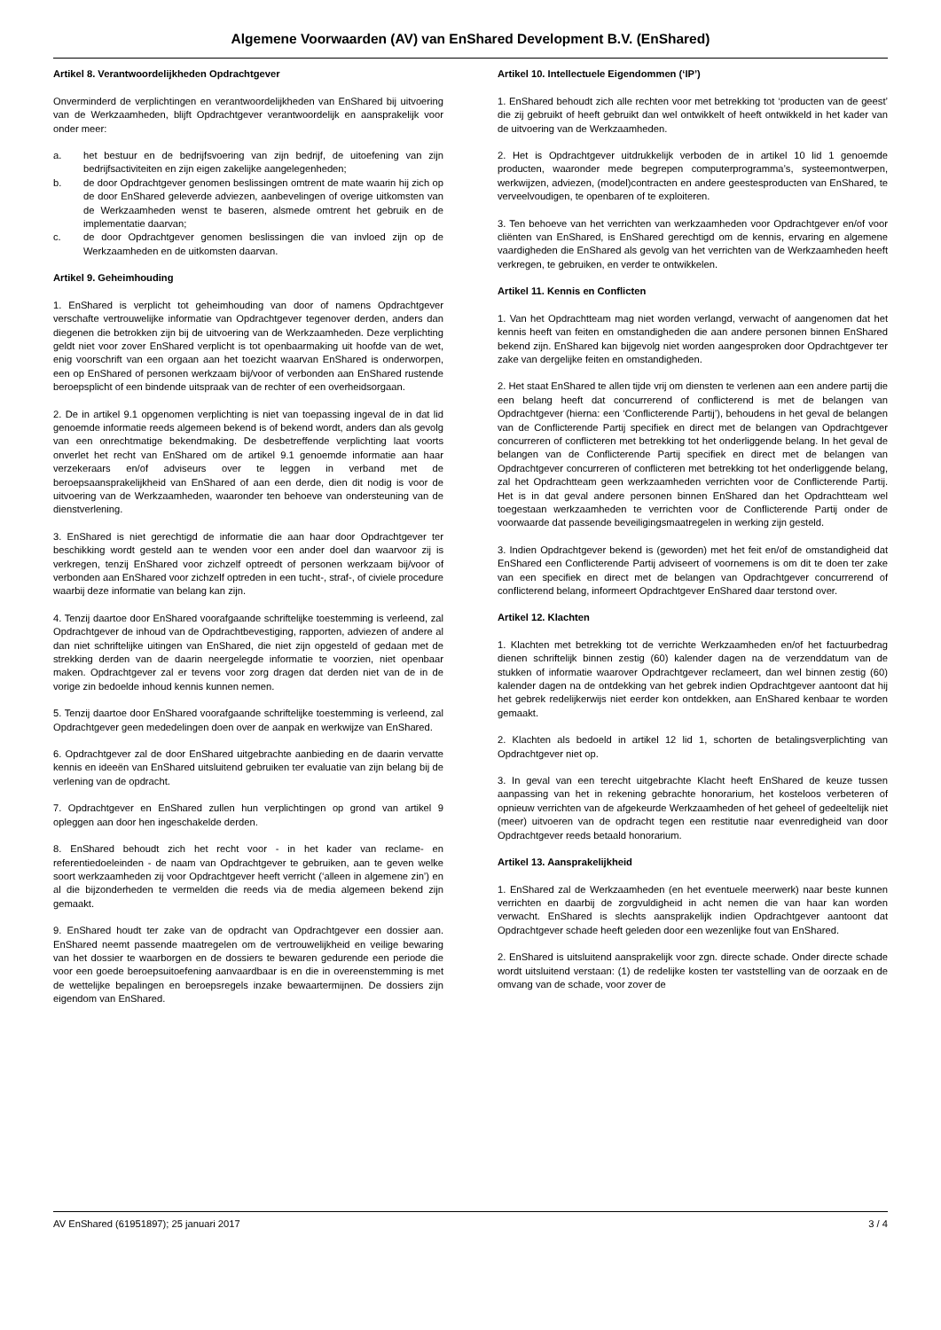Algemene Voorwaarden (AV) van EnShared Development B.V. (EnShared)
Artikel 8. Verantwoordelijkheden Opdrachtgever
Onverminderd de verplichtingen en verantwoordelijkheden van EnShared bij uitvoering van de Werkzaamheden, blijft Opdrachtgever verantwoordelijk en aansprakelijk voor onder meer:
a. het bestuur en de bedrijfsvoering van zijn bedrijf, de uitoefening van zijn bedrijfsactiviteiten en zijn eigen zakelijke aangelegenheden;
b. de door Opdrachtgever genomen beslissingen omtrent de mate waarin hij zich op de door EnShared geleverde adviezen, aanbevelingen of overige uitkomsten van de Werkzaamheden wenst te baseren, alsmede omtrent het gebruik en de implementatie daarvan;
c. de door Opdrachtgever genomen beslissingen die van invloed zijn op de Werkzaamheden en de uitkomsten daarvan.
Artikel 9. Geheimhouding
1. EnShared is verplicht tot geheimhouding van door of namens Opdrachtgever verschafte vertrouwelijke informatie van Opdrachtgever tegenover derden, anders dan diegenen die betrokken zijn bij de uitvoering van de Werkzaamheden. Deze verplichting geldt niet voor zover EnShared verplicht is tot openbaarmaking uit hoofde van de wet, enig voorschrift van een orgaan aan het toezicht waarvan EnShared is onderworpen, een op EnShared of personen werkzaam bij/voor of verbonden aan EnShared rustende beroepsplicht of een bindende uitspraak van de rechter of een overheidsorgaan.
2. De in artikel 9.1 opgenomen verplichting is niet van toepassing ingeval de in dat lid genoemde informatie reeds algemeen bekend is of bekend wordt, anders dan als gevolg van een onrechtmatige bekendmaking. De desbetreffende verplichting laat voorts onverlet het recht van EnShared om de artikel 9.1 genoemde informatie aan haar verzekeraars en/of adviseurs over te leggen in verband met de beroepsaansprakelijkheid van EnShared of aan een derde, dien dit nodig is voor de uitvoering van de Werkzaamheden, waaronder ten behoeve van ondersteuning van de dienstverlening.
3. EnShared is niet gerechtigd de informatie die aan haar door Opdrachtgever ter beschikking wordt gesteld aan te wenden voor een ander doel dan waarvoor zij is verkregen, tenzij EnShared voor zichzelf optreedt of personen werkzaam bij/voor of verbonden aan EnShared voor zichzelf optreden in een tucht-, straf-, of civiele procedure waarbij deze informatie van belang kan zijn.
4. Tenzij daartoe door EnShared voorafgaande schriftelijke toestemming is verleend, zal Opdrachtgever de inhoud van de Opdrachtbevestiging, rapporten, adviezen of andere al dan niet schriftelijke uitingen van EnShared, die niet zijn opgesteld of gedaan met de strekking derden van de daarin neergelegde informatie te voorzien, niet openbaar maken. Opdrachtgever zal er tevens voor zorg dragen dat derden niet van de in de vorige zin bedoelde inhoud kennis kunnen nemen.
5. Tenzij daartoe door EnShared voorafgaande schriftelijke toestemming is verleend, zal Opdrachtgever geen mededelingen doen over de aanpak en werkwijze van EnShared.
6. Opdrachtgever zal de door EnShared uitgebrachte aanbieding en de daarin vervatte kennis en ideeën van EnShared uitsluitend gebruiken ter evaluatie van zijn belang bij de verlening van de opdracht.
7. Opdrachtgever en EnShared zullen hun verplichtingen op grond van artikel 9 opleggen aan door hen ingeschakelde derden.
8. EnShared behoudt zich het recht voor - in het kader van reclame- en referentiedoeleinden - de naam van Opdrachtgever te gebruiken, aan te geven welke soort werkzaamheden zij voor Opdrachtgever heeft verricht (‘alleen in algemene zin’) en al die bijzonderheden te vermelden die reeds via de media algemeen bekend zijn gemaakt.
9. EnShared houdt ter zake van de opdracht van Opdrachtgever een dossier aan. EnShared neemt passende maatregelen om de vertrouwelijkheid en veilige bewaring van het dossier te waarborgen en de dossiers te bewaren gedurende een periode die voor een goede beroepsuitoefening aanvaardbaar is en die in overeenstemming is met de wettelijke bepalingen en beroepsregels inzake bewaartermijnen. De dossiers zijn eigendom van EnShared.
Artikel 10. Intellectuele Eigendommen (‘IP’)
1. EnShared behoudt zich alle rechten voor met betrekking tot ‘producten van de geest’ die zij gebruikt of heeft gebruikt dan wel ontwikkelt of heeft ontwikkeld in het kader van de uitvoering van de Werkzaamheden.
2. Het is Opdrachtgever uitdrukkelijk verboden de in artikel 10 lid 1 genoemde producten, waaronder mede begrepen computerprogramma’s, systeemontwerpen, werkwijzen, adviezen, (model)contracten en andere geestesproducten van EnShared, te verveelvoudigen, te openbaren of te exploiteren.
3. Ten behoeve van het verrichten van werkzaamheden voor Opdrachtgever en/of voor cliënten van EnShared, is EnShared gerechtigd om de kennis, ervaring en algemene vaardigheden die EnShared als gevolg van het verrichten van de Werkzaamheden heeft verkregen, te gebruiken, en verder te ontwikkelen.
Artikel 11. Kennis en Conflicten
1. Van het Opdrachtteam mag niet worden verlangd, verwacht of aangenomen dat het kennis heeft van feiten en omstandigheden die aan andere personen binnen EnShared bekend zijn. EnShared kan bijgevolg niet worden aangesproken door Opdrachtgever ter zake van dergelijke feiten en omstandigheden.
2. Het staat EnShared te allen tijde vrij om diensten te verlenen aan een andere partij die een belang heeft dat concurrerend of conflicterend is met de belangen van Opdrachtgever (hierna: een ‘Conflicterende Partij’), behoudens in het geval de belangen van de Conflicterende Partij specifiek en direct met de belangen van Opdrachtgever concurreren of conflicteren met betrekking tot het onderliggende belang. In het geval de belangen van de Conflicterende Partij specifiek en direct met de belangen van Opdrachtgever concurreren of conflicteren met betrekking tot het onderliggende belang, zal het Opdrachtteam geen werkzaamheden verrichten voor de Conflicterende Partij. Het is in dat geval andere personen binnen EnShared dan het Opdrachtteam wel toegestaan werkzaamheden te verrichten voor de Conflicterende Partij onder de voorwaarde dat passende beveiligingsmaatregelen in werking zijn gesteld.
3. Indien Opdrachtgever bekend is (geworden) met het feit en/of de omstandigheid dat EnShared een Conflicterende Partij adviseert of voornemens is om dit te doen ter zake van een specifiek en direct met de belangen van Opdrachtgever concurrerend of conflicterend belang, informeert Opdrachtgever EnShared daar terstond over.
Artikel 12. Klachten
1. Klachten met betrekking tot de verrichte Werkzaamheden en/of het factuurbedrag dienen schriftelijk binnen zestig (60) kalender dagen na de verzenddatum van de stukken of informatie waarover Opdrachtgever reclameert, dan wel binnen zestig (60) kalender dagen na de ontdekking van het gebrek indien Opdrachtgever aantoont dat hij het gebrek redelijkerwijs niet eerder kon ontdekken, aan EnShared kenbaar te worden gemaakt.
2. Klachten als bedoeld in artikel 12 lid 1, schorten de betalingsverplichting van Opdrachtgever niet op.
3. In geval van een terecht uitgebrachte Klacht heeft EnShared de keuze tussen aanpassing van het in rekening gebrachte honorarium, het kosteloos verbeteren of opnieuw verrichten van de afgekeurde Werkzaamheden of het geheel of gedeeltelijk niet (meer) uitvoeren van de opdracht tegen een restitutie naar evenredigheid van door Opdrachtgever reeds betaald honorarium.
Artikel 13. Aansprakelijkheid
1. EnShared zal de Werkzaamheden (en het eventuele meerwerk) naar beste kunnen verrichten en daarbij de zorgvuldigheid in acht nemen die van haar kan worden verwacht. EnShared is slechts aansprakelijk indien Opdrachtgever aantoont dat Opdrachtgever schade heeft geleden door een wezenlijke fout van EnShared.
2. EnShared is uitsluitend aansprakelijk voor zgn. directe schade. Onder directe schade wordt uitsluitend verstaan: (1) de redelijke kosten ter vaststelling van de oorzaak en de omvang van de schade, voor zover de
AV EnShared (61951897); 25 januari 2017 3 / 4